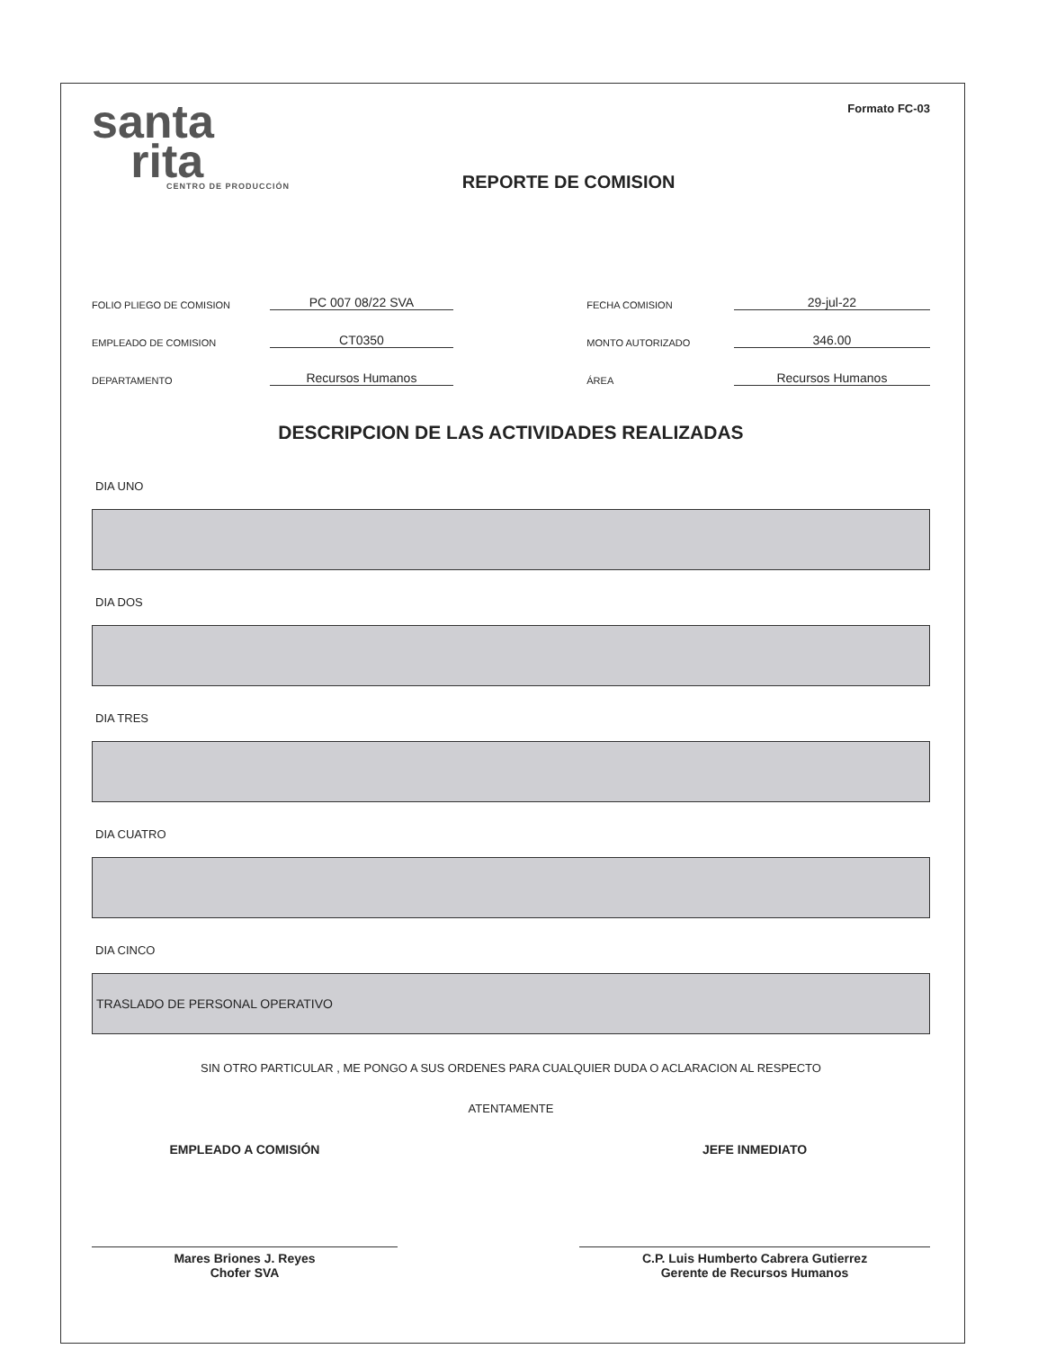santa
rita
CENTRO DE PRODUCCIÓN
REPORTE DE COMISION
Formato FC-03
FOLIO PLIEGO DE COMISION PC 007 08/22 SVA FECHA COMISION 29-jul-22
EMPLEADO DE COMISION CT0350 MONTO AUTORIZADO 346.00
DEPARTAMENTO Recursos Humanos ÁREA Recursos Humanos
DESCRIPCION DE LAS ACTIVIDADES REALIZADAS
DIA UNO
DIA DOS
DIA TRES
DIA CUATRO
DIA CINCO
TRASLADO DE PERSONAL OPERATIVO
SIN OTRO PARTICULAR , ME PONGO A SUS ORDENES PARA CUALQUIER DUDA O ACLARACION AL RESPECTO
ATENTAMENTE
EMPLEADO A COMISIÓN
Mares Briones J. Reyes
Chofer SVA
JEFE INMEDIATO
C.P. Luis Humberto Cabrera Gutierrez
Gerente de Recursos Humanos